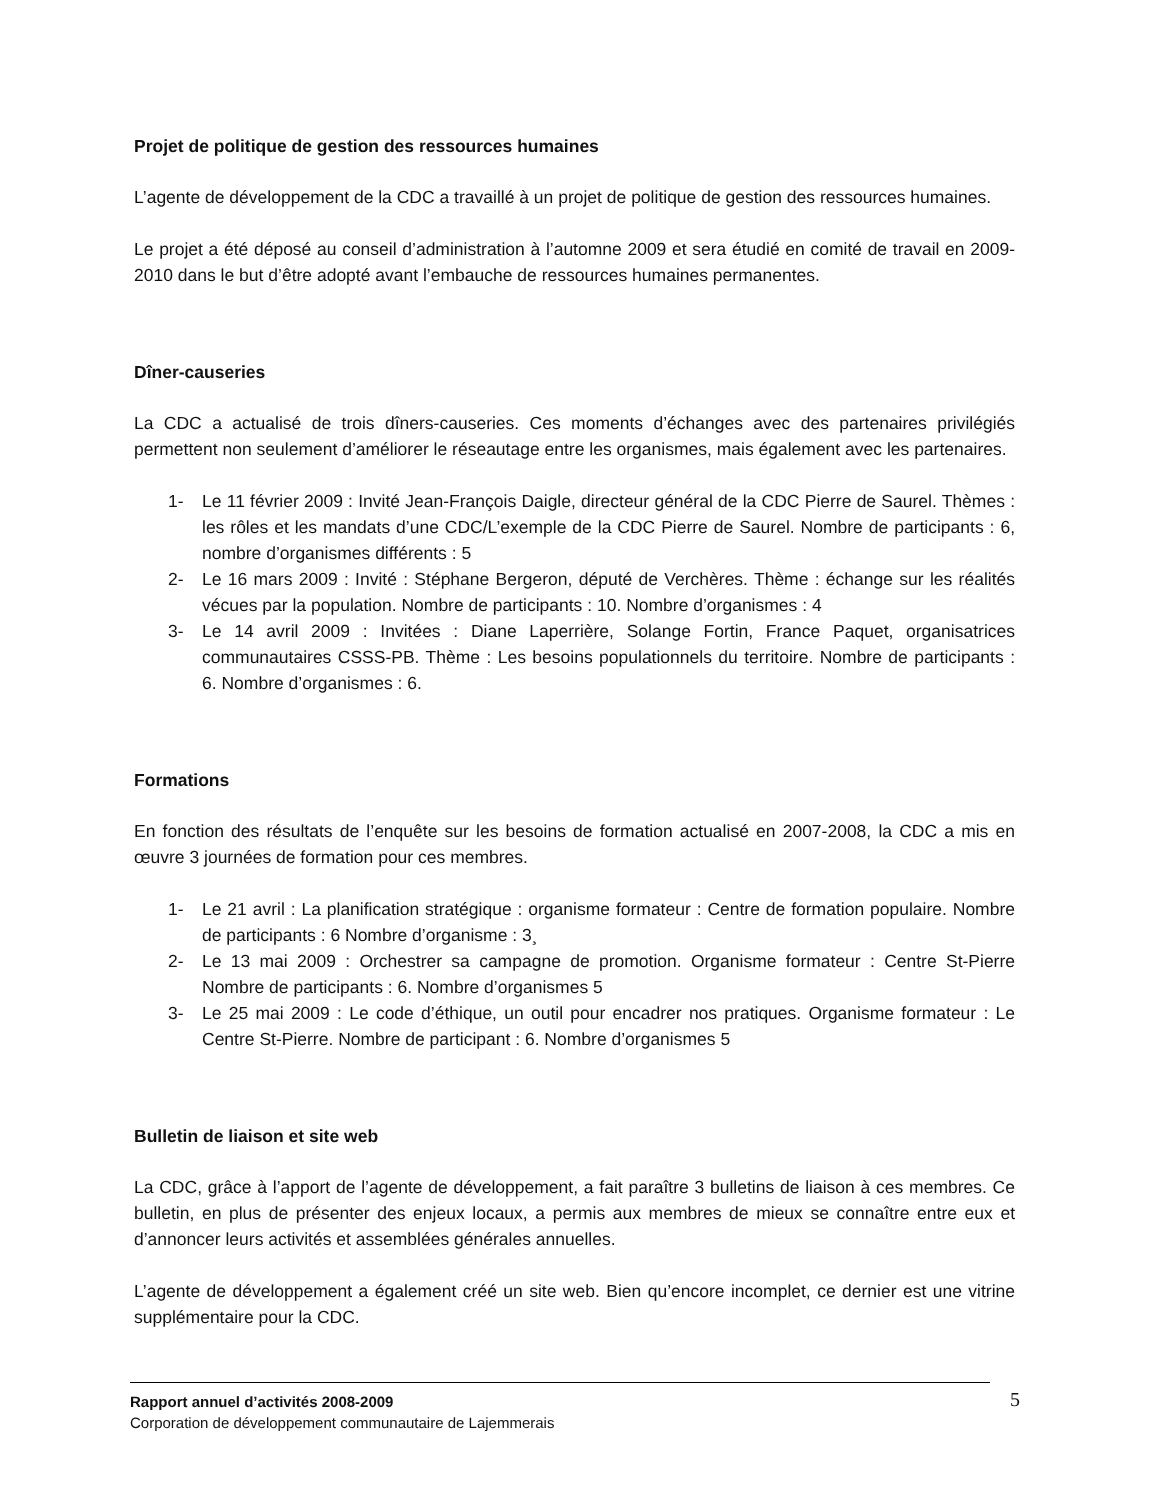Projet de politique de gestion des ressources humaines
L’agente de développement de la CDC a travaillé à un projet de politique de gestion des ressources humaines.
Le projet a été déposé au conseil d’administration à l’automne 2009 et sera étudié en comité de travail en 2009-2010 dans le but d’être adopté avant l’embauche de ressources humaines permanentes.
Dîner-causeries
La CDC a actualisé de trois dîners-causeries. Ces moments d’échanges avec des partenaires privilégiés permettent non seulement d’améliorer le réseautage entre les organismes, mais également avec les partenaires.
1- Le 11 février 2009 : Invité Jean-François Daigle, directeur général de la CDC Pierre de Saurel. Thèmes : les rôles et les mandats d’une CDC/L’exemple de la CDC Pierre de Saurel. Nombre de participants : 6, nombre d’organismes différents : 5
2- Le 16 mars 2009 : Invité : Stéphane Bergeron, député de Verchères. Thème : échange sur les réalités vécues par la population. Nombre de participants : 10. Nombre d’organismes : 4
3- Le 14 avril 2009 : Invitées : Diane Laperrière, Solange Fortin, France Paquet, organisatrices communautaires CSSS-PB. Thème : Les besoins populationnels du territoire. Nombre de participants : 6. Nombre d’organismes : 6.
Formations
En fonction des résultats de l’enquête sur les besoins de formation actualisé en 2007-2008, la CDC a mis en œuvre 3 journées de formation pour ces membres.
1- Le 21 avril : La planification stratégique : organisme formateur : Centre de formation populaire. Nombre de participants : 6 Nombre d’organisme : 3¸
2- Le 13 mai 2009 : Orchestrer sa campagne de promotion. Organisme formateur : Centre St-Pierre Nombre de participants : 6. Nombre d’organismes 5
3- Le 25 mai 2009 : Le code d’éthique, un outil pour encadrer nos pratiques. Organisme formateur : Le Centre St-Pierre. Nombre de participant : 6. Nombre d’organismes 5
Bulletin de liaison et site web
La CDC, grâce à l’apport de l’agente de développement, a fait paraître 3 bulletins de liaison à ces membres. Ce bulletin, en plus de présenter des enjeux locaux, a permis aux membres de mieux se connaître entre eux et d’annoncer leurs activités et assemblées générales annuelles.
L’agente de développement a également créé un site web. Bien qu’encore incomplet, ce dernier est une vitrine supplémentaire pour la CDC.
Rapport annuel d’activités 2008-2009 5
Corporation de développement communautaire de Lajemmerais